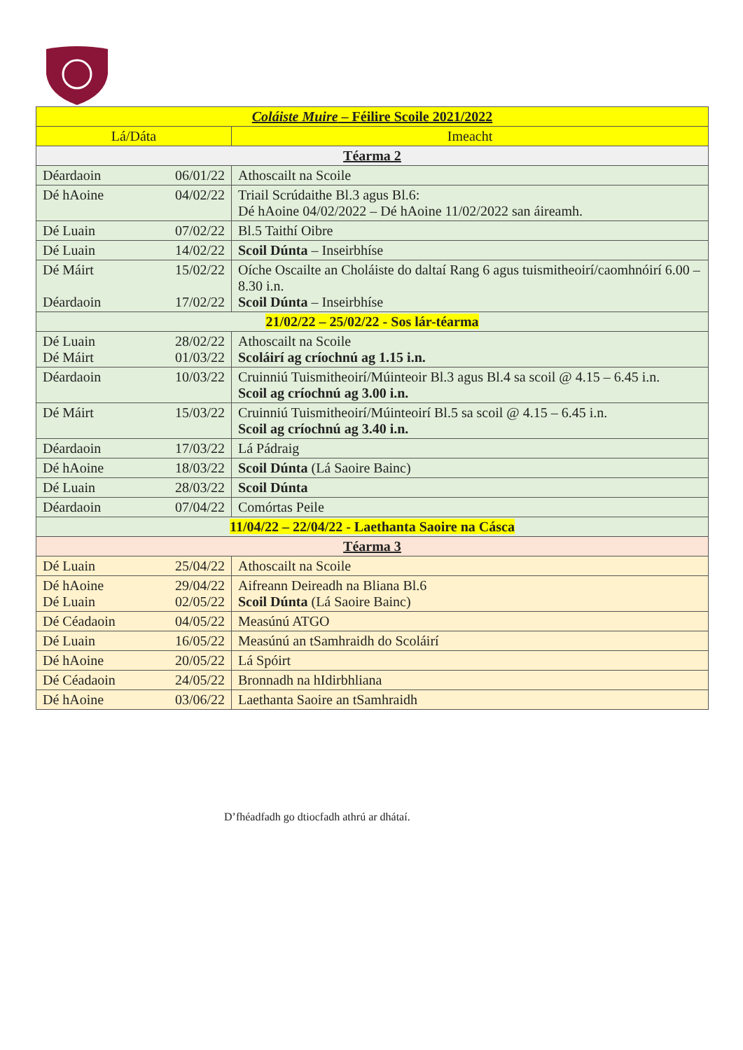| Coláiste Muire – Féilire Scoile 2021/2022 | |
| Lá/Dáta | Imeacht |
| Téarma 2 | |
| Déardaoin 06/01/22 | Athoscailt na Scoile |
| Dé hAoine 04/02/22 | Triail Scrúdaithe Bl.3 agus Bl.6: Dé hAoine 04/02/2022 – Dé hAoine 11/02/2022 san áireamh. |
| Dé Luain 07/02/22 | Bl.5 Taithí Oibre |
| Dé Luain 14/02/22 | Scoil Dúnta – Inseirbhíse |
| Dé Máirt 15/02/22 Déardaoin 17/02/22 | Oíche Oscailte an Choláiste do daltaí Rang 6 agus tuismitheoirí/caomhnóirí 6.00 – 8.30 i.n. Scoil Dúnta – Inseirbhíse |
| 21/02/22 – 25/02/22 - Sos lár-téarma | |
| Dé Luain 28/02/22 Dé Máirt 01/03/22 | Athoscailt na Scoile Scoláirí ag críochnú ag 1.15 i.n. |
| Déardaoin 10/03/22 | Cruinniú Tuismitheoirí/Múinteoir Bl.3 agus Bl.4 sa scoil @ 4.15 – 6.45 i.n. Scoil ag críochnú ag 3.00 i.n. |
| Dé Máirt 15/03/22 | Cruinniú Tuismitheoirí/Múinteoirí Bl.5 sa scoil @ 4.15 – 6.45 i.n. Scoil ag críochnú ag 3.40 i.n. |
| Déardaoin 17/03/22 | Lá Pádraig |
| Dé hAoine 18/03/22 | Scoil Dúnta (Lá Saoire Bainc) |
| Dé Luain 28/03/22 | Scoil Dúnta |
| Déardaoin 07/04/22 | Comórtas Peile |
| 11/04/22 – 22/04/22 - Laethanta Saoire na Cásca | |
| Téarma 3 | |
| Dé Luain 25/04/22 | Athoscailt na Scoile |
| Dé hAoine 29/04/22 Dé Luain 02/05/22 | Aifreann Deireadh na Bliana Bl.6 Scoil Dúnta (Lá Saoire Bainc) |
| Dé Céadaoin 04/05/22 | Measúnú ATGO |
| Dé Luain 16/05/22 | Measúnú an tSamhraidh do Scoláirí |
| Dé hAoine 20/05/22 | Lá Spóirt |
| Dé Céadaoin 24/05/22 | Bronnadh na hIdirbhliana |
| Dé hAoine 03/06/22 | Laethanta Saoire an tSamhraidh |
D’fhéadfadh go dtiocfadh athrú ar dhátaí.